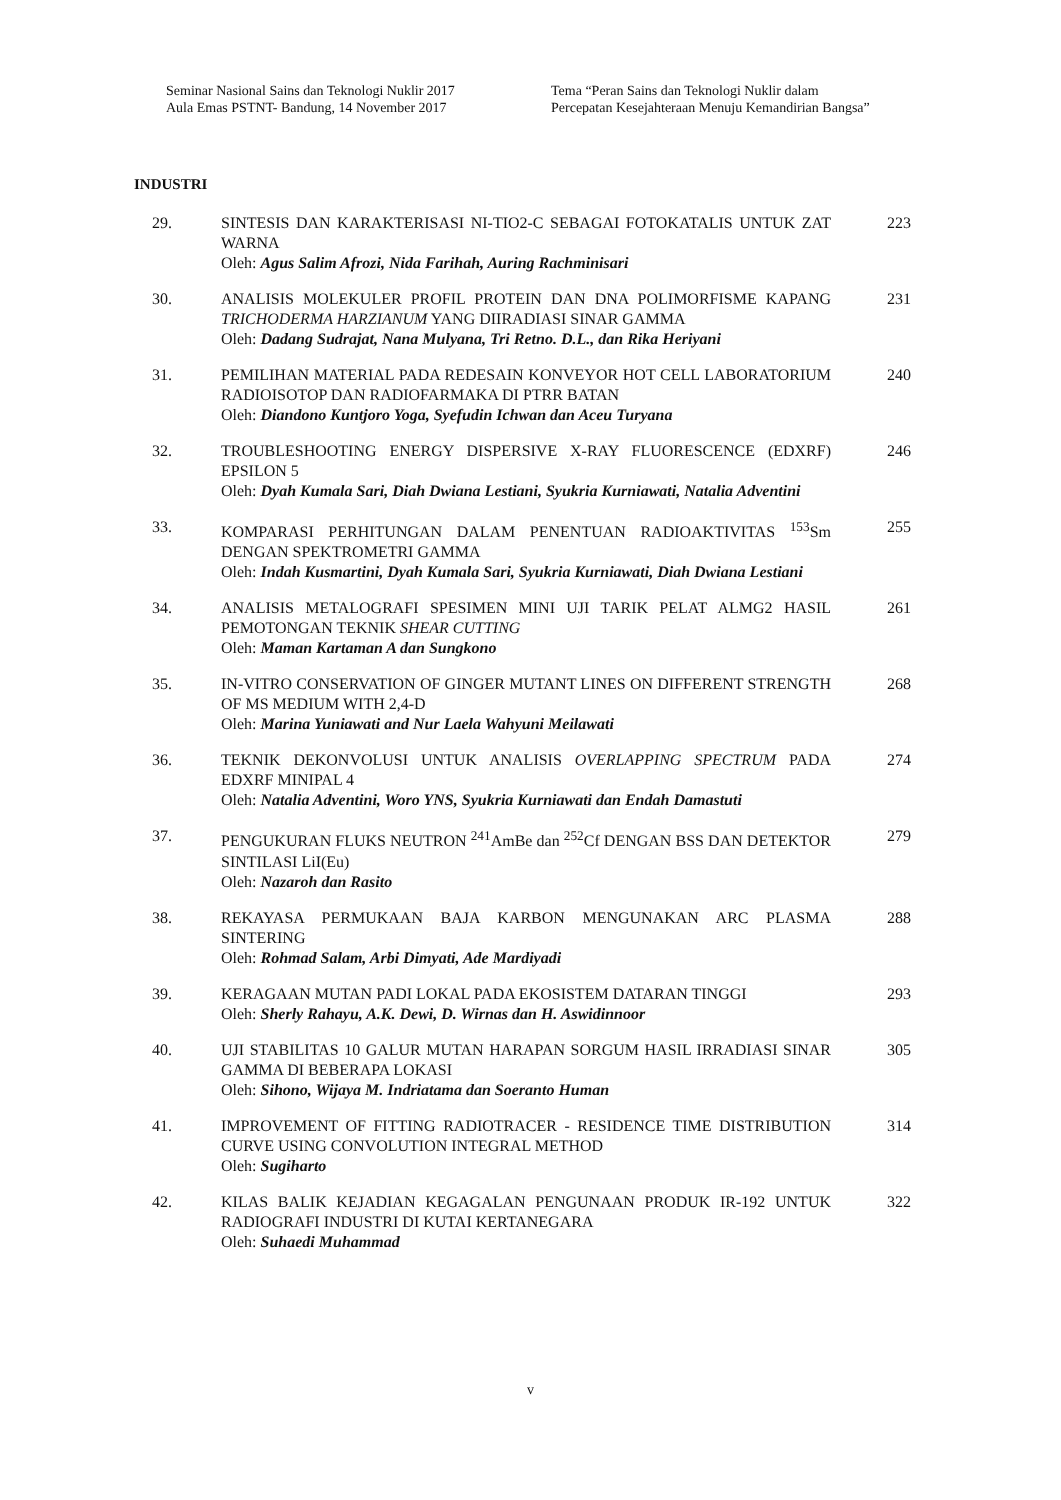Seminar Nasional Sains dan Teknologi Nuklir 2017
Aula Emas PSTNT- Bandung, 14 November 2017
Tema “Peran Sains dan Teknologi Nuklir dalam Percepatan Kesejahteraan Menuju Kemandirian Bangsa”
INDUSTRI
29. SINTESIS DAN KARAKTERISASI NI-TIO2-C SEBAGAI FOTOKATALIS UNTUK ZAT WARNA
Oleh: Agus Salim Afrozi, Nida Farihah, Auring Rachminisari
223
30. ANALISIS MOLEKULER PROFIL PROTEIN DAN DNA POLIMORFISME KAPANG TRICHODERMA HARZIANUM YANG DIIRADIASI SINAR GAMMA
Oleh: Dadang Sudrajat, Nana Mulyana, Tri Retno. D.L., dan Rika Heriyani
231
31. PEMILIHAN MATERIAL PADA REDESAIN KONVEYOR HOT CELL LABORATORIUM RADIOISOTOP DAN RADIOFARMAKA DI PTRR BATAN
Oleh: Diandono Kuntjoro Yoga, Syefudin Ichwan dan Aceu Turyana
240
32. TROUBLESHOOTING ENERGY DISPERSIVE X-RAY FLUORESCENCE (EDXRF) EPSILON 5
Oleh: Dyah Kumala Sari, Diah Dwiana Lestiani, Syukria Kurniawati, Natalia Adventini
246
33. KOMPARASI PERHITUNGAN DALAM PENENTUAN RADIOAKTIVITAS <sup>153</sup>Sm DENGAN SPEKTROMETRI GAMMA
Oleh: Indah Kusmartini, Dyah Kumala Sari, Syukria Kurniawati, Diah Dwiana Lestiani
255
34. ANALISIS METALOGRAFI SPESIMEN MINI UJI TARIK PELAT ALMG2 HASIL PEMOTONGAN TEKNIK SHEAR CUTTING
Oleh: Maman Kartaman A dan Sungkono
261
35. IN-VITRO CONSERVATION OF GINGER MUTANT LINES ON DIFFERENT STRENGTH OF MS MEDIUM WITH 2,4-D
Oleh: Marina Yuniawati and Nur Laela Wahyuni Meilawati
268
36. TEKNIK DEKONVOLUSI UNTUK ANALISIS OVERLAPPING SPECTRUM PADA EDXRF MINIPAL 4
Oleh: Natalia Adventini, Woro YNS, Syukria Kurniawati dan Endah Damastuti
274
37. PENGUKURAN FLUKS NEUTRON <sup>241</sup>AmBe dan <sup>252</sup>Cf DENGAN BSS DAN DETEKTOR SINTILASI LiI(Eu)
Oleh: Nazaroh dan Rasito
279
38. REKAYASA PERMUKAAN BAJA KARBON MENGUNAKAN ARC PLASMA SINTERING
Oleh: Rohmad Salam, Arbi Dimyati, Ade Mardiyadi
288
39. KERAGAAN MUTAN PADI LOKAL PADA EKOSISTEM DATARAN TINGGI
Oleh: Sherly Rahayu, A.K. Dewi, D. Wirnas dan H. Aswidinnoor
293
40. UJI STABILITAS 10 GALUR MUTAN HARAPAN SORGUM HASIL IRRADIASI SINAR GAMMA DI BEBERAPA LOKASI
Oleh: Sihono, Wijaya M. Indriatama dan Soeranto Human
305
41. IMPROVEMENT OF FITTING RADIOTRACER - RESIDENCE TIME DISTRIBUTION CURVE USING CONVOLUTION INTEGRAL METHOD
Oleh: Sugiharto
314
42. KILAS BALIK KEJADIAN KEGAGALAN PENGUNAAN PRODUK IR-192 UNTUK RADIOGRAFI INDUSTRI DI KUTAI KERTANEGARA
Oleh: Suhaedi Muhammad
322
v